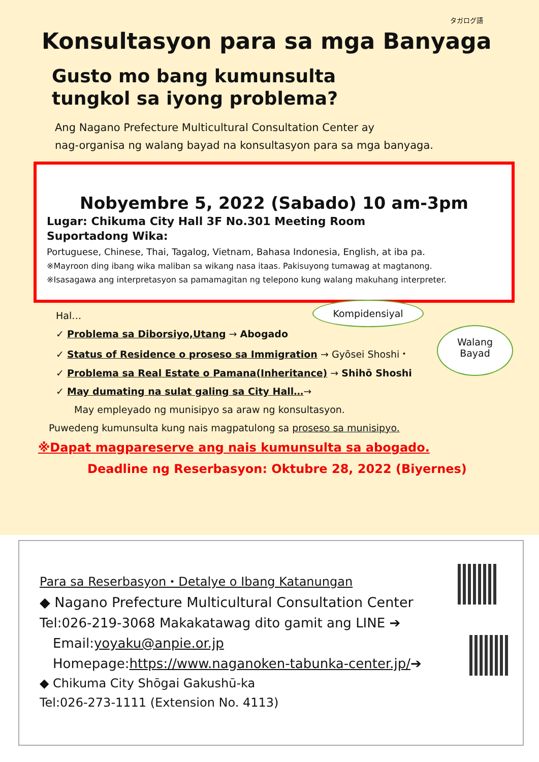タガログ語
Konsultasyon para sa mga Banyaga
Gusto mo bang kumunsulta tungkol sa iyong problema?
Ang Nagano Prefecture Multicultural Consultation Center ay
nag-organisa ng walang bayad na konsultasyon para sa mga banyaga.
Nobyembre 5, 2022 (Sabado) 10 am-3pm
Lugar: Chikuma City Hall 3F No.301 Meeting Room
Suportadong Wika:
Portuguese, Chinese, Thai, Tagalog, Vietnam, Bahasa Indonesia, English, at iba pa.
※Mayroon ding ibang wika maliban sa wikang nasa itaas. Pakisuyong tumawag at magtanong.
※Isasagawa ang interpretasyon sa pamamagitan ng telepono kung walang makuhang interpreter.
Hal…
✓ Problema sa Diborsiyo,Utang → Abogado
✓ Status of Residence o proseso sa Immigration → Gyōsei Shoshi・
✓ Problema sa Real Estate o Pamana(Inheritance) → Shihō Shoshi
✓ May dumating na sulat galing sa City Hall…→
May empleyado ng munisipyo sa araw ng konsultasyon.
Puwedeng kumunsulta kung nais magpatulong sa proseso sa munisipyo.
Kompidensiyal
Walang
Bayad
※Dapat magpareserve ang nais kumunsulta sa abogado.
Deadline ng Reserbasyon: Oktubre 28, 2022 (Biyernes)
Para sa Reserbasyon・Detalye o Ibang Katanungan
◆ Nagano Prefecture Multicultural Consultation Center
Tel:026-219-3068 Makakatawag dito gamit ang LINE ➔
Email:yoyaku@anpie.or.jp
Homepage:https://www.naganoken-tabunka-center.jp/➔
◆ Chikuma City Shōgai Gakushū-ka
Tel:026-273-1111 (Extension No. 4113)